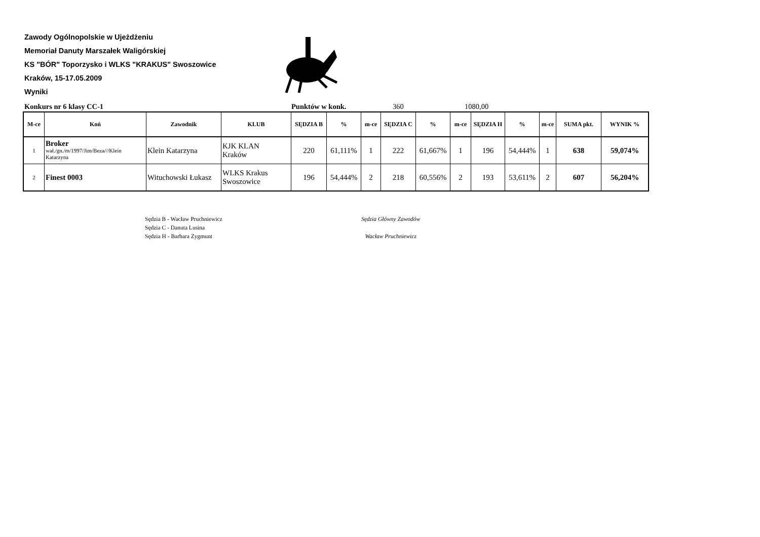Zawody Ogólnopolskie w Ujeżdżeniu
Memoriał Danuty Marszałek Waligórskiej
KS "BÓR" Toporzysko i WLKS "KRAKUS" Swoszowice
Kraków, 15-17.05.2009
Wyniki
Konkurs nr 6 klasy CC-1 Punktów w konk. 360 1080,00
| M-ce | Koń | Zawodnik | KLUB | SĘDZIA B | % | m-ce | SĘDZIA C | % | m-ce | SĘDZIA H | % | m-ce | SUMA pkt. | WYNIK % |
| --- | --- | --- | --- | --- | --- | --- | --- | --- | --- | --- | --- | --- | --- | --- |
| 1 | Broker wał./gn./m/1997/Jim/Beza///Klein Katarzyna | Klein Katarzyna | KJK KLAN Kraków | 220 | 61,111% | 1 | 222 | 61,667% | 1 | 196 | 54,444% | 1 | 638 | 59,074% |
| 2 | Finest 0003 | Wituchowski Łukasz | WLKS Krakus Swoszowice | 196 | 54,444% | 2 | 218 | 60,556% | 2 | 193 | 53,611% | 2 | 607 | 56,204% |
Sędzia B - Wacław Pruchniewicz
Sędzia C - Danuta Lusina
Sędzia H - Barbara Zygmunt
Sędzia Główny Zawodów
Wacław Pruchniewicz